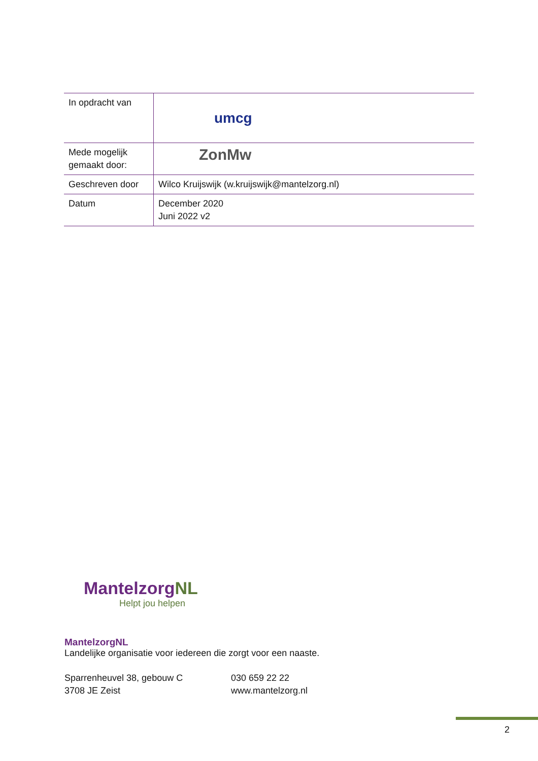| In opdracht van | umcg |
| Mede mogelijk gemaakt door: | ZonMw |
| Geschreven door | Wilco Kruijswijk (w.kruijswijk@mantelzorg.nl) |
| Datum | December 2020 Juni 2022 v2 |
MantelzorgNL
Helpt jou helpen
MantelzorgNL
Landelijke organisatie voor iedereen die zorgt voor een naaste.
Sparrenheuvel 38, gebouw C
3708 JE Zeist
030 659 22 22
www.mantelzorg.nl
2